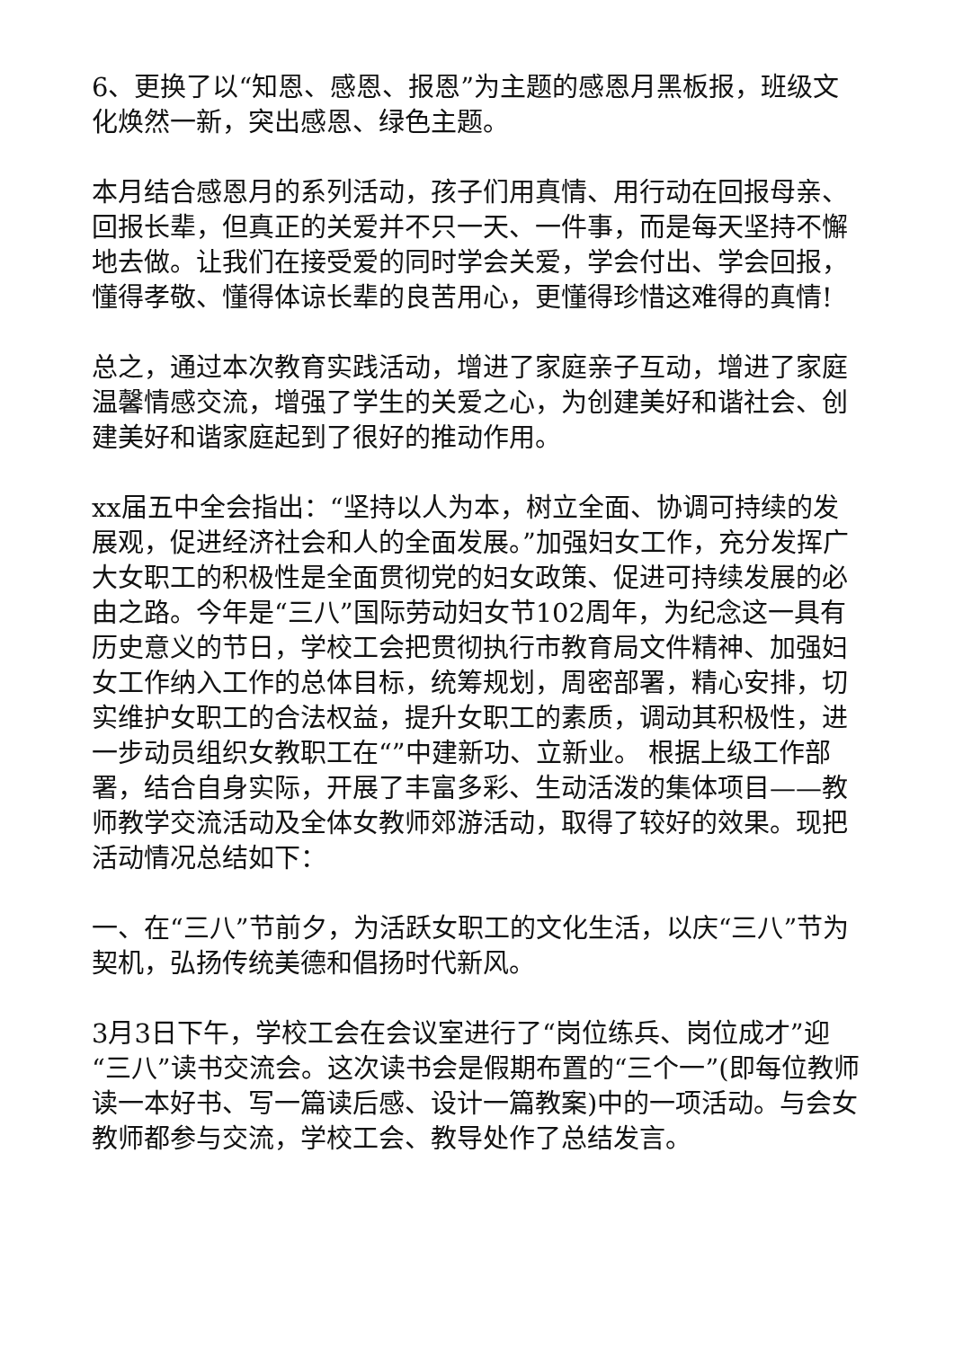6、更换了以“知恩、感恩、报恩”为主题的感恩月黑板报，班级文化焕然一新，突出感恩、绿色主题。
本月结合感恩月的系列活动，孩子们用真情、用行动在回报母亲、回报长辈，但真正的关爱并不只一天、一件事，而是每天坚持不懈地去做。让我们在接受爱的同时学会关爱，学会付出、学会回报，懂得孝敬、懂得体谅长辈的良苦用心，更懂得珍惜这难得的真情!
总之，通过本次教育实践活动，增进了家庭亲子互动，增进了家庭温馨情感交流，增强了学生的关爱之心，为创建美好和谐社会、创建美好和谐家庭起到了很好的推动作用。
xx届五中全会指出：“坚持以人为本，树立全面、协调可持续的发展观，促进经济社会和人的全面发展。”加强妇女工作，充分发挥广大女职工的积极性是全面贯彻党的妇女政策、促进可持续发展的必由之路。今年是“三八”国际劳动妇女节102周年，为纪念这一具有历史意义的节日，学校工会把贯彻执行市教育局文件精神、加强妇女工作纳入工作的总体目标，统筹规划，周密部署，精心安排，切实维护女职工的合法权益，提升女职工的素质，调动其积极性，进一步动员组织女教职工在“”中建新功、立新业。 根据上级工作部署，结合自身实际，开展了丰富多彩、生动活泼的集体项目——教师教学交流活动及全体女教师郊游活动，取得了较好的效果。现把活动情况总结如下：
一、在“三八”节前夕，为活跃女职工的文化生活，以庆“三八”节为契机，弘扬传统美德和倡扬时代新风。
3月3日下午，学校工会在会议室进行了“岗位练兵、岗位成才”迎“三八”读书交流会。这次读书会是假期布置的“三个一”(即每位教师读一本好书、写一篇读后感、设计一篇教案)中的一项活动。与会女教师都参与交流，学校工会、教导处作了总结发言。